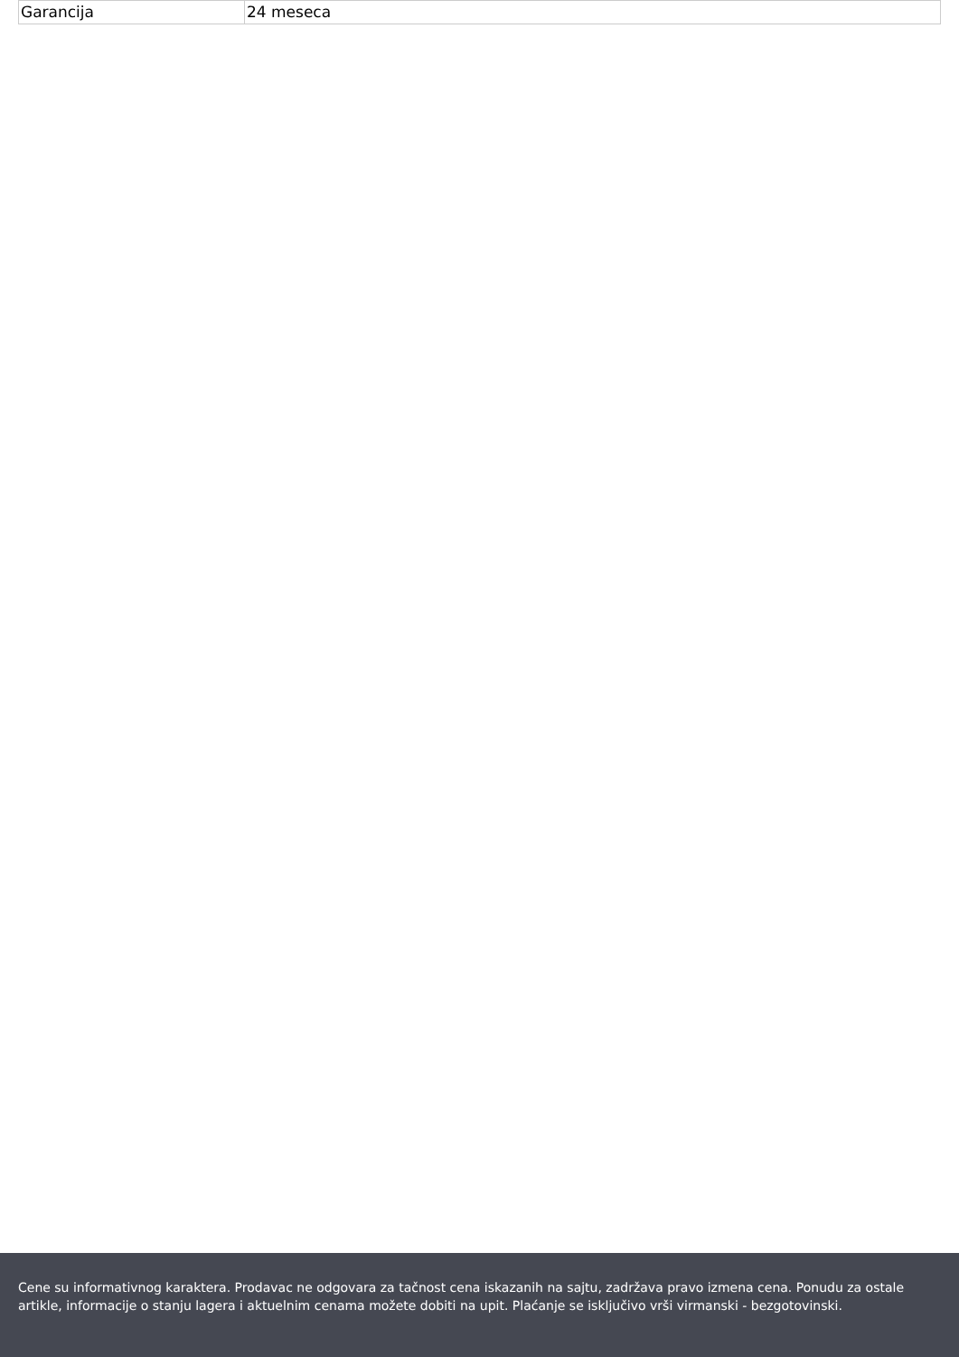| Garancija | 24 meseca |
Cene su informativnog karaktera. Prodavac ne odgovara za tačnost cena iskazanih na sajtu, zadržava pravo izmena cena. Ponudu za ostale artikle, informacije o stanju lagera i aktuelnim cenama možete dobiti na upit. Plaćanje se isključivo vrši virmanski - bezgotovinski.